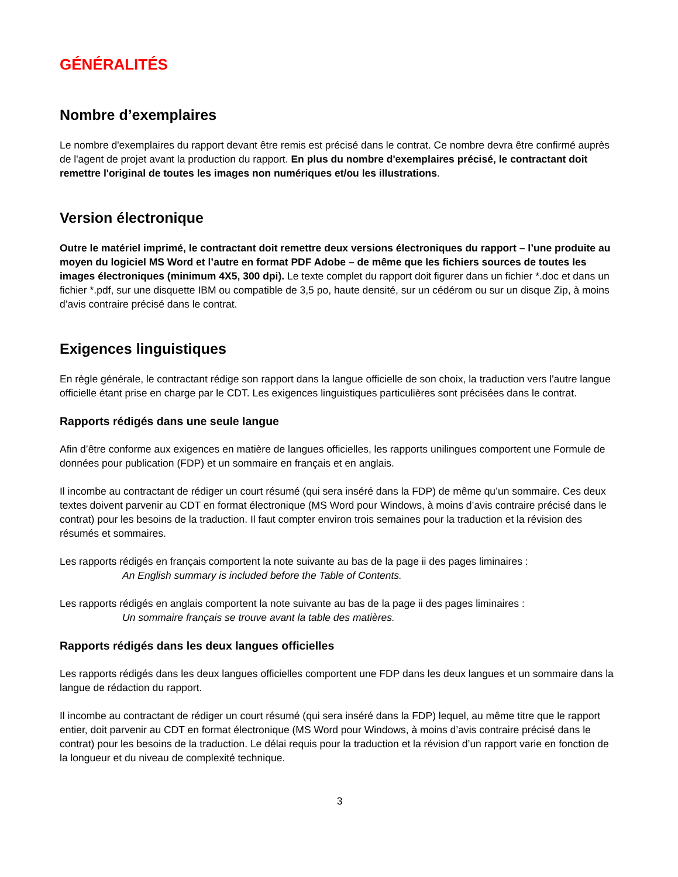GÉNÉRALITÉS
Nombre d’exemplaires
Le nombre d'exemplaires du rapport devant être remis est précisé dans le contrat. Ce nombre devra être confirmé auprès de l'agent de projet avant la production du rapport. En plus du nombre d'exemplaires précisé, le contractant doit remettre l'original de toutes les images non numériques et/ou les illustrations.
Version électronique
Outre le matériel imprimé, le contractant doit remettre deux versions électroniques du rapport – l’une produite au moyen du logiciel MS Word et l’autre en format PDF Adobe – de même que les fichiers sources de toutes les images électroniques (minimum 4X5, 300 dpi). Le texte complet du rapport doit figurer dans un fichier *.doc et dans un fichier *.pdf, sur une disquette IBM ou compatible de 3,5 po, haute densité, sur un cédérom ou sur un disque Zip, à moins d’avis contraire précisé dans le contrat.
Exigences linguistiques
En règle générale, le contractant rédige son rapport dans la langue officielle de son choix, la traduction vers l'autre langue officielle étant prise en charge par le CDT. Les exigences linguistiques particulières sont précisées dans le contrat.
Rapports rédigés dans une seule langue
Afin d’être conforme aux exigences en matière de langues officielles, les rapports unilingues comportent une Formule de données pour publication (FDP) et un sommaire en français et en anglais.
Il incombe au contractant de rédiger un court résumé (qui sera inséré dans la FDP) de même qu’un sommaire. Ces deux textes doivent parvenir au CDT en format électronique (MS Word pour Windows, à moins d’avis contraire précisé dans le contrat) pour les besoins de la traduction. Il faut compter environ trois semaines pour la traduction et la révision des résumés et sommaires.
Les rapports rédigés en français comportent la note suivante au bas de la page ii des pages liminaires :
An English summary is included before the Table of Contents.
Les rapports rédigés en anglais comportent la note suivante au bas de la page ii des pages liminaires :
Un sommaire français se trouve avant la table des matières.
Rapports rédigés dans les deux langues officielles
Les rapports rédigés dans les deux langues officielles comportent une FDP dans les deux langues et un sommaire dans la langue de rédaction du rapport.
Il incombe au contractant de rédiger un court résumé (qui sera inséré dans la FDP) lequel, au même titre que le rapport entier, doit parvenir au CDT en format électronique (MS Word pour Windows, à moins d’avis contraire précisé dans le contrat) pour les besoins de la traduction. Le délai requis pour la traduction et la révision d’un rapport varie en fonction de la longueur et du niveau de complexité technique.
3